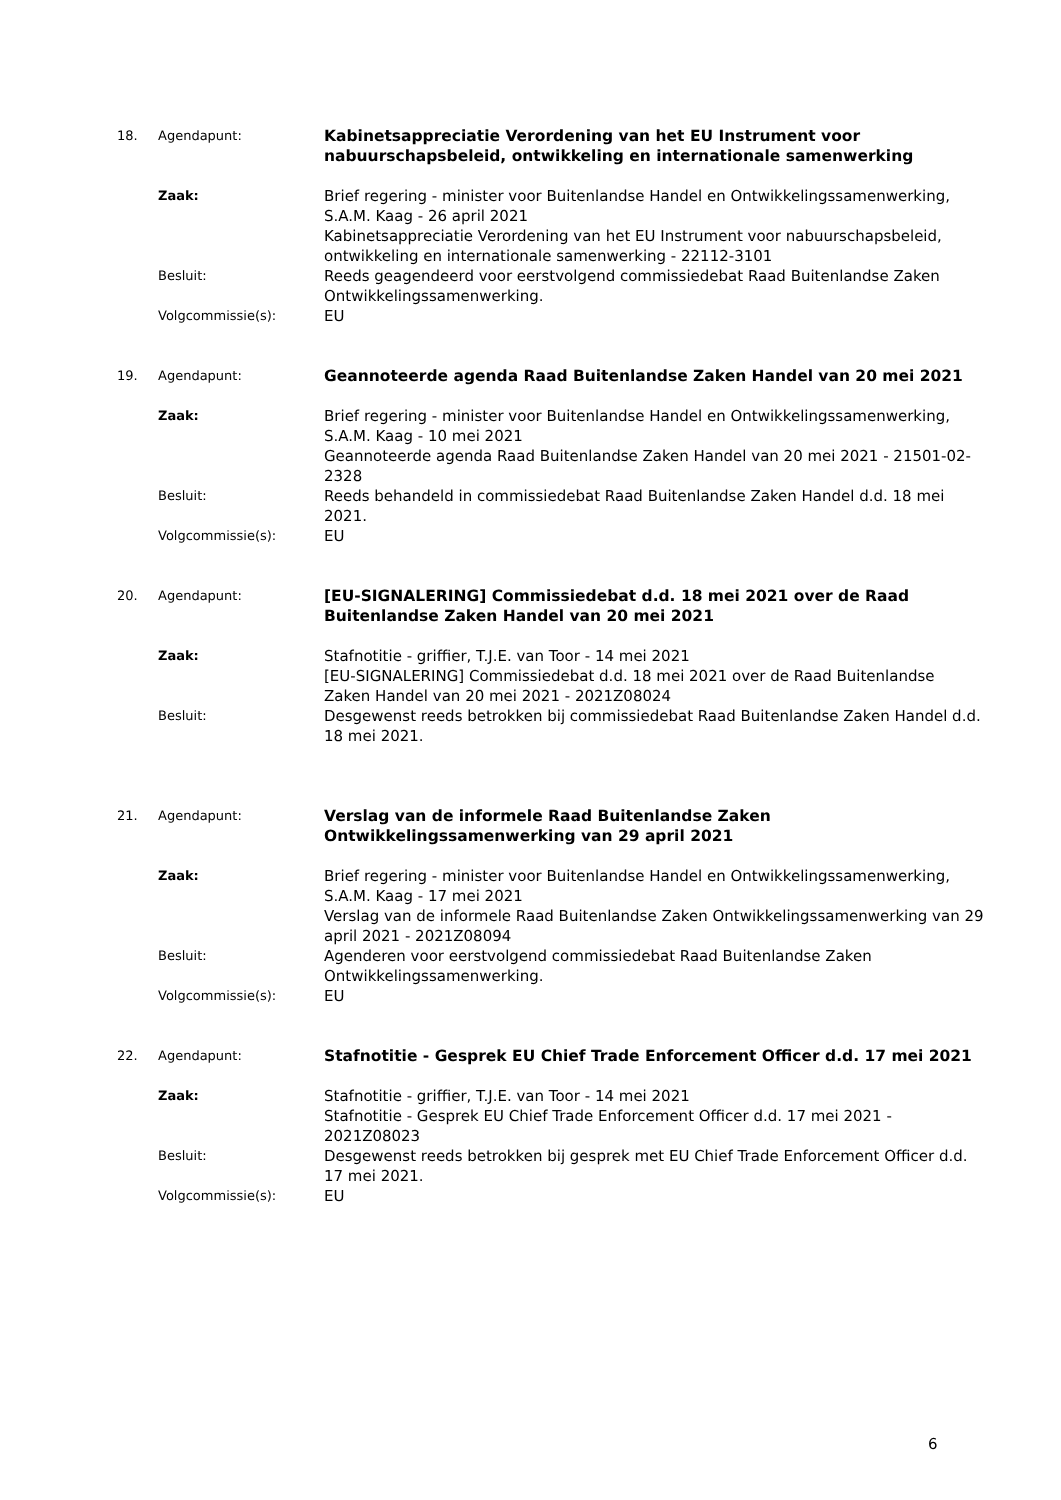18. Agendapunt:
Kabinetsappreciatie Verordening van het EU Instrument voor nabuurschapsbeleid, ontwikkeling en internationale samenwerking
Zaak:
Brief regering - minister voor Buitenlandse Handel en Ontwikkelingssamenwerking, S.A.M. Kaag - 26 april 2021
Kabinetsappreciatie Verordening van het EU Instrument voor nabuurschapsbeleid, ontwikkeling en internationale samenwerking - 22112-3101
Besluit:
Reeds geagendeerd voor eerstvolgend commissiedebat Raad Buitenlandse Zaken Ontwikkelingssamenwerking.
Volgcommissie(s):
EU
19. Agendapunt:
Geannoteerde agenda Raad Buitenlandse Zaken Handel van 20 mei 2021
Zaak:
Brief regering - minister voor Buitenlandse Handel en Ontwikkelingssamenwerking, S.A.M. Kaag - 10 mei 2021
Geannoteerde agenda Raad Buitenlandse Zaken Handel van 20 mei 2021 - 21501-02-2328
Besluit:
Reeds behandeld in commissiedebat Raad Buitenlandse Zaken Handel d.d. 18 mei 2021.
Volgcommissie(s):
EU
20. Agendapunt:
[EU-SIGNALERING] Commissiedebat d.d. 18 mei 2021 over de Raad Buitenlandse Zaken Handel van 20 mei 2021
Zaak:
Stafnotitie - griffier, T.J.E. van Toor - 14 mei 2021
[EU-SIGNALERING] Commissiedebat d.d. 18 mei 2021 over de Raad Buitenlandse Zaken Handel van 20 mei 2021 - 2021Z08024
Besluit:
Desgewenst reeds betrokken bij commissiedebat Raad Buitenlandse Zaken Handel d.d. 18 mei 2021.
21. Agendapunt:
Verslag van de informele Raad Buitenlandse Zaken Ontwikkelingssamenwerking van 29 april 2021
Zaak:
Brief regering - minister voor Buitenlandse Handel en Ontwikkelingssamenwerking, S.A.M. Kaag - 17 mei 2021
Verslag van de informele Raad Buitenlandse Zaken Ontwikkelingssamenwerking van 29 april 2021 - 2021Z08094
Besluit:
Agenderen voor eerstvolgend commissiedebat Raad Buitenlandse Zaken Ontwikkelingssamenwerking.
Volgcommissie(s):
EU
22. Agendapunt:
Stafnotitie - Gesprek EU Chief Trade Enforcement Officer d.d. 17 mei 2021
Zaak:
Stafnotitie - griffier, T.J.E. van Toor - 14 mei 2021
Stafnotitie - Gesprek EU Chief Trade Enforcement Officer d.d. 17 mei 2021 - 2021Z08023
Besluit:
Desgewenst reeds betrokken bij gesprek met EU Chief Trade Enforcement Officer d.d. 17 mei 2021.
Volgcommissie(s):
EU
6